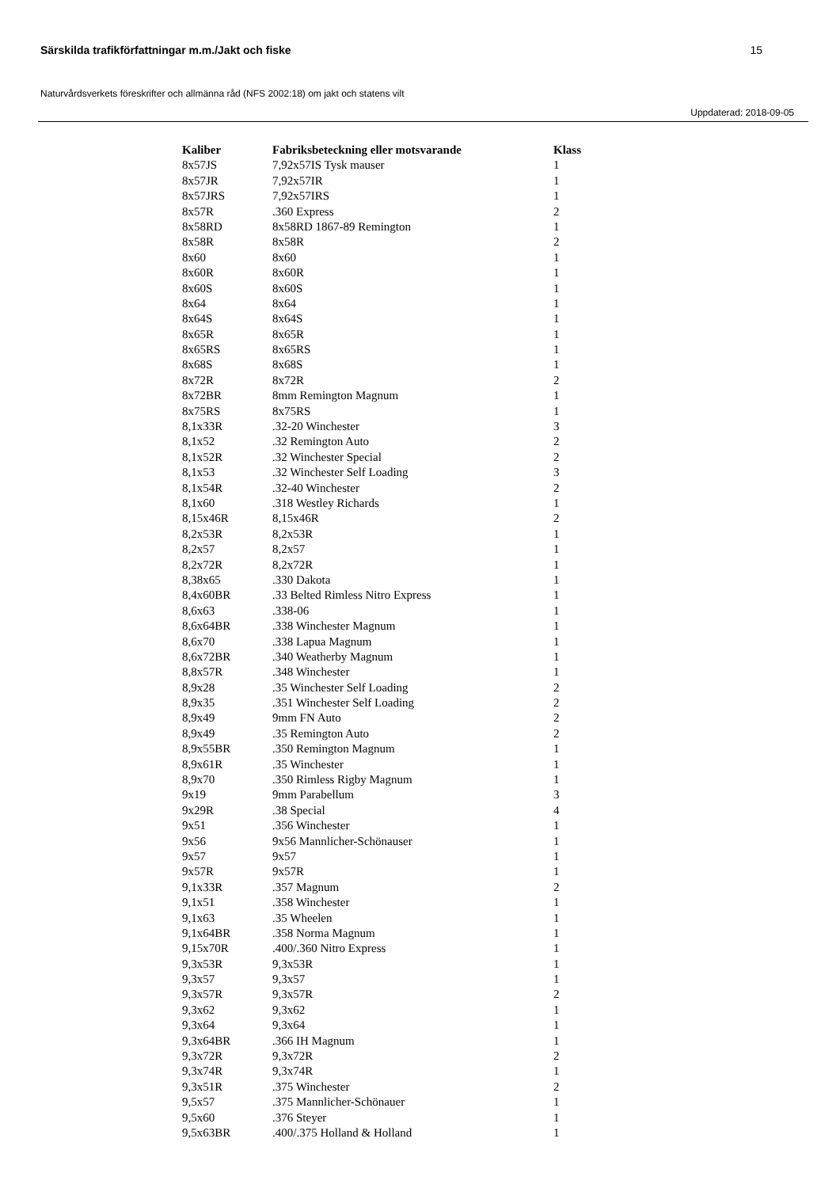Särskilda trafikförfattningar m.m./Jakt och fiske 15
Naturvårdsverkets föreskrifter och allmänna råd (NFS 2002:18) om jakt och statens vilt
Uppdaterad: 2018-09-05
| Kaliber | Fabriksbeteckning eller motsvarande | Klass |
| --- | --- | --- |
| 8x57JS | 7,92x57IS Tysk mauser | 1 |
| 8x57JR | 7,92x57IR | 1 |
| 8x57JRS | 7,92x57IRS | 1 |
| 8x57R | .360 Express | 2 |
| 8x58RD | 8x58RD 1867-89 Remington | 1 |
| 8x58R | 8x58R | 2 |
| 8x60 | 8x60 | 1 |
| 8x60R | 8x60R | 1 |
| 8x60S | 8x60S | 1 |
| 8x64 | 8x64 | 1 |
| 8x64S | 8x64S | 1 |
| 8x65R | 8x65R | 1 |
| 8x65RS | 8x65RS | 1 |
| 8x68S | 8x68S | 1 |
| 8x72R | 8x72R | 2 |
| 8x72BR | 8mm Remington Magnum | 1 |
| 8x75RS | 8x75RS | 1 |
| 8,1x33R | .32-20 Winchester | 3 |
| 8,1x52 | .32 Remington Auto | 2 |
| 8,1x52R | .32 Winchester Special | 2 |
| 8,1x53 | .32 Winchester Self Loading | 3 |
| 8,1x54R | .32-40 Winchester | 2 |
| 8,1x60 | .318 Westley Richards | 1 |
| 8,15x46R | 8,15x46R | 2 |
| 8,2x53R | 8,2x53R | 1 |
| 8,2x57 | 8,2x57 | 1 |
| 8,2x72R | 8,2x72R | 1 |
| 8,38x65 | .330 Dakota | 1 |
| 8,4x60BR | .33 Belted Rimless Nitro Express | 1 |
| 8,6x63 | .338-06 | 1 |
| 8,6x64BR | .338 Winchester Magnum | 1 |
| 8,6x70 | .338 Lapua Magnum | 1 |
| 8,6x72BR | .340 Weatherby Magnum | 1 |
| 8,8x57R | .348 Winchester | 1 |
| 8,9x28 | .35 Winchester Self Loading | 2 |
| 8,9x35 | .351 Winchester Self Loading | 2 |
| 8,9x49 | 9mm FN Auto | 2 |
| 8,9x49 | .35 Remington Auto | 2 |
| 8,9x55BR | .350 Remington Magnum | 1 |
| 8,9x61R | .35 Winchester | 1 |
| 8,9x70 | .350 Rimless Rigby Magnum | 1 |
| 9x19 | 9mm Parabellum | 3 |
| 9x29R | .38 Special | 4 |
| 9x51 | .356 Winchester | 1 |
| 9x56 | 9x56 Mannlicher-Schönauser | 1 |
| 9x57 | 9x57 | 1 |
| 9x57R | 9x57R | 1 |
| 9,1x33R | .357 Magnum | 2 |
| 9,1x51 | .358 Winchester | 1 |
| 9,1x63 | .35 Wheelen | 1 |
| 9,1x64BR | .358 Norma Magnum | 1 |
| 9,15x70R | .400/.360 Nitro Express | 1 |
| 9,3x53R | 9,3x53R | 1 |
| 9,3x57 | 9,3x57 | 1 |
| 9,3x57R | 9,3x57R | 2 |
| 9,3x62 | 9,3x62 | 1 |
| 9,3x64 | 9,3x64 | 1 |
| 9,3x64BR | .366 IH Magnum | 1 |
| 9,3x72R | 9,3x72R | 2 |
| 9,3x74R | 9,3x74R | 1 |
| 9,3x51R | .375 Winchester | 2 |
| 9,5x57 | .375 Mannlicher-Schönauer | 1 |
| 9,5x60 | .376 Steyer | 1 |
| 9,5x63BR | .400/.375 Holland & Holland | 1 |